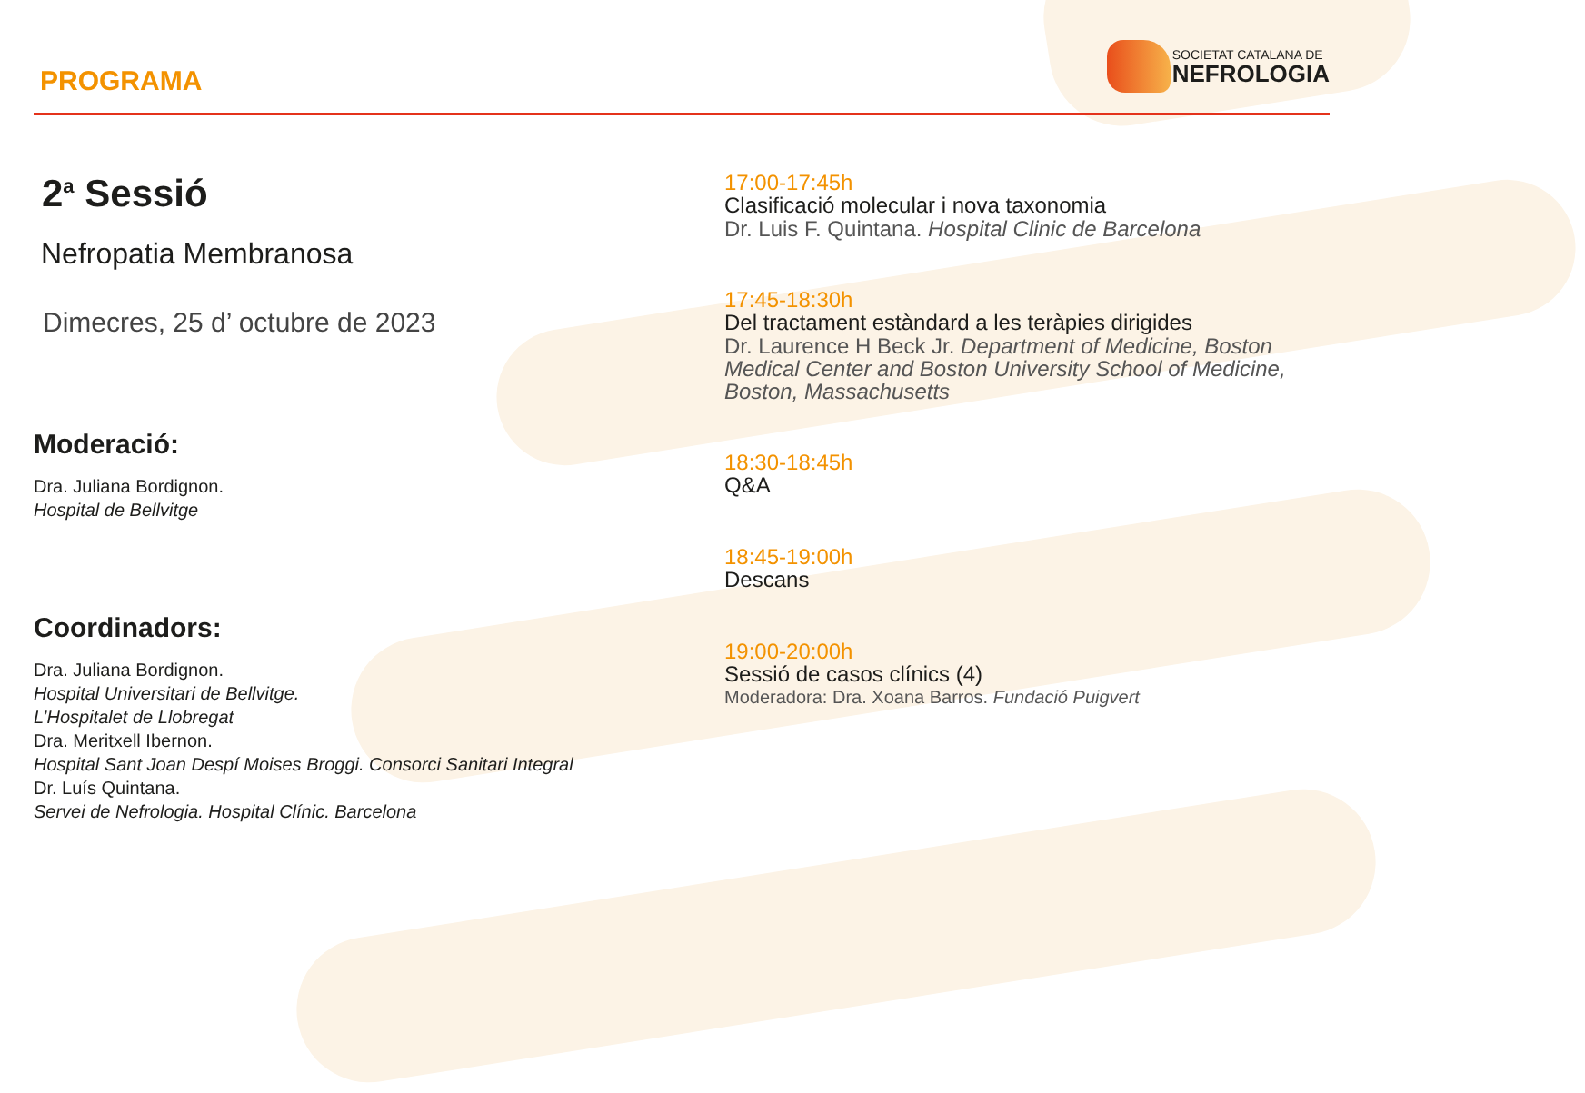PROGRAMA
SOCIETAT CATALANA DE
NEFROLOGIA
2<sup>a</sup> Sessió
Nefropatia Membranosa
Dimecres, 25 d’ octubre de 2023
Moderació:
Dra. Juliana Bordignon.
Hospital de Bellvitge
Coordinadors:
Dra. Juliana Bordignon.
Hospital Universitari de Bellvitge.
L’Hospitalet de Llobregat
Dra. Meritxell Ibernon.
Hospital Sant Joan Despí Moises Broggi. Consorci Sanitari Integral
Dr. Luís Quintana.
Servei de Nefrologia. Hospital Clínic. Barcelona
17:00-17:45h
Clasificació molecular i nova taxonomia
Dr. Luis F. Quintana. Hospital Clinic de Barcelona
17:45-18:30h
Del tractament estàndard a les teràpies dirigides
Dr. Laurence H Beck Jr. Department of Medicine, Boston Medical Center and Boston University School of Medicine, Boston, Massachusetts
18:30-18:45h
Q&A
18:45-19:00h
Descans
19:00-20:00h
Sessió de casos clínics (4)
Moderadora: Dra. Xoana Barros. Fundació Puigvert